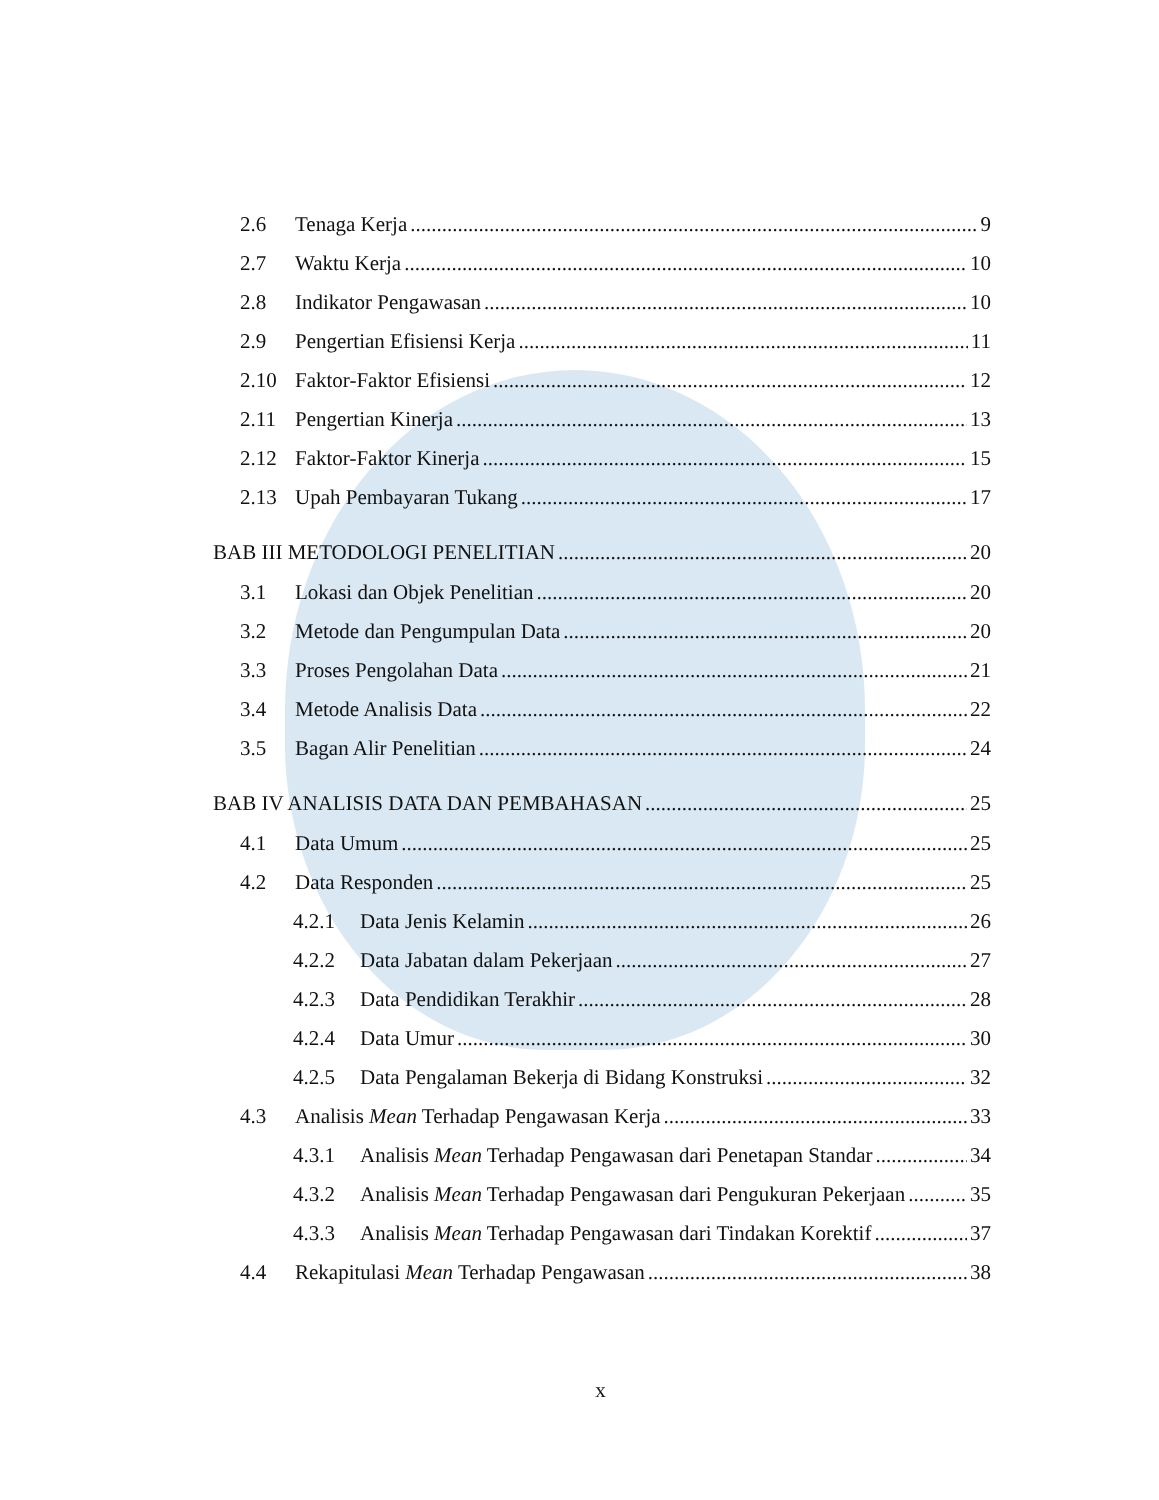2.6 Tenaga Kerja 9
2.7 Waktu Kerja 10
2.8 Indikator Pengawasan 10
2.9 Pengertian Efisiensi Kerja 11
2.10 Faktor-Faktor Efisiensi 12
2.11 Pengertian Kinerja 13
2.12 Faktor-Faktor Kinerja 15
2.13 Upah Pembayaran Tukang 17
BAB III METODOLOGI PENELITIAN 20
3.1 Lokasi dan Objek Penelitian 20
3.2 Metode dan Pengumpulan Data 20
3.3 Proses Pengolahan Data 21
3.4 Metode Analisis Data 22
3.5 Bagan Alir Penelitian 24
BAB IV ANALISIS DATA DAN PEMBAHASAN 25
4.1 Data Umum 25
4.2 Data Responden 25
4.2.1 Data Jenis Kelamin 26
4.2.2 Data Jabatan dalam Pekerjaan 27
4.2.3 Data Pendidikan Terakhir 28
4.2.4 Data Umur 30
4.2.5 Data Pengalaman Bekerja di Bidang Konstruksi 32
4.3 Analisis Mean Terhadap Pengawasan Kerja 33
4.3.1 Analisis Mean Terhadap Pengawasan dari Penetapan Standar 34
4.3.2 Analisis Mean Terhadap Pengawasan dari Pengukuran Pekerjaan 35
4.3.3 Analisis Mean Terhadap Pengawasan dari Tindakan Korektif 37
4.4 Rekapitulasi Mean Terhadap Pengawasan 38
x